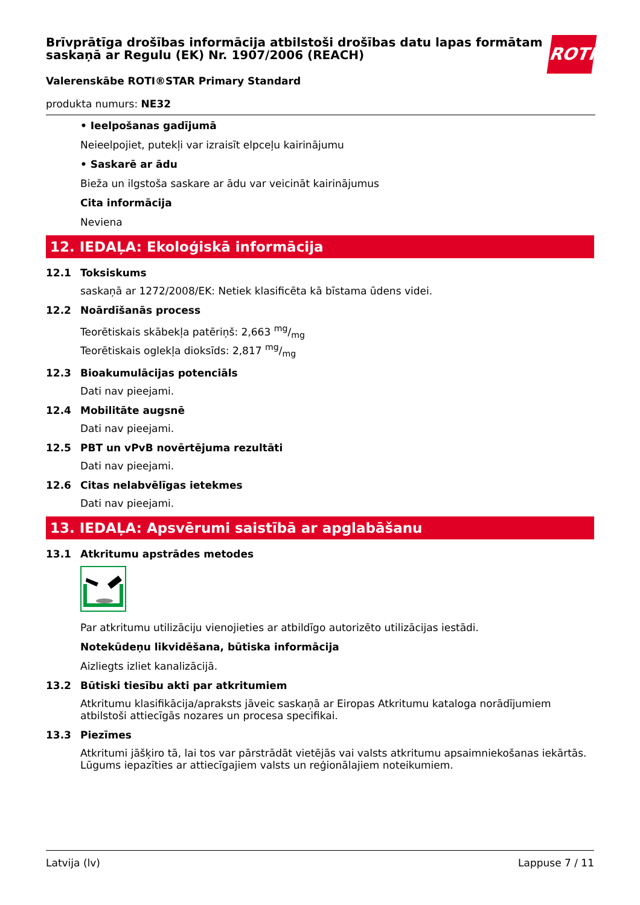Brīvprātīga drošības informācija atbilstoši drošības datu lapas formātam saskaņā ar Regulu (EK) Nr. 1907/2006 (REACH)
Valerenskābe ROTI®STAR Primary Standard
produkta numurs: NE32
ROTH
• Ieelpošanas gadījumā
Neieelpojiet, putekļi var izraisīt elpceļu kairinājumu
• Saskarē ar ādu
Bieža un ilgstoša saskare ar ādu var veicināt kairinājumus
Cita informācija
Neviena
12. IEDAĻA: Ekoloģiskā informācija
12.1 Toksiskums
saskaņā ar 1272/2008/EK: Netiek klasificēta kā bīstama ūdens videi.
12.2 Noārdīšanās process
Teorētiskais skābekļa patēriņš: 2,663 mg/mg
Teorētiskais oglekļa dioksīds: 2,817 mg/mg
12.3 Bioakumulācijas potenciāls
Dati nav pieejami.
12.4 Mobilitāte augsnē
Dati nav pieejami.
12.5 PBT un vPvB novērtējuma rezultāti
Dati nav pieejami.
12.6 Citas nelabvēlīgas ietekmes
Dati nav pieejami.
13. IEDAĻA: Apsvērumi saistībā ar apglabāšanu
13.1 Atkritumu apstrādes metodes
Par atkritumu utilizāciju vienojieties ar atbildīgo autorizēto utilizācijas iestādi.
Notekūdeņu likvidēšana, būtiska informācija
Aizliegts izliet kanalizācijā.
13.2 Būtiski tiesību akti par atkritumiem
Atkritumu klasifikācija/apraksts jāveic saskaņā ar Eiropas Atkritumu kataloga norādījumiem atbilstoši attiecīgās nozares un procesa specifikai.
13.3 Piezīmes
Atkritumi jāšķiro tā, lai tos var pārstrādāt vietējās vai valsts atkritumu apsaimniekošanas iekārtās. Lūgums iepazīties ar attiecīgajiem valsts un reģionālajiem noteikumiem.
Latvija (lv) Lappuse 7 / 11